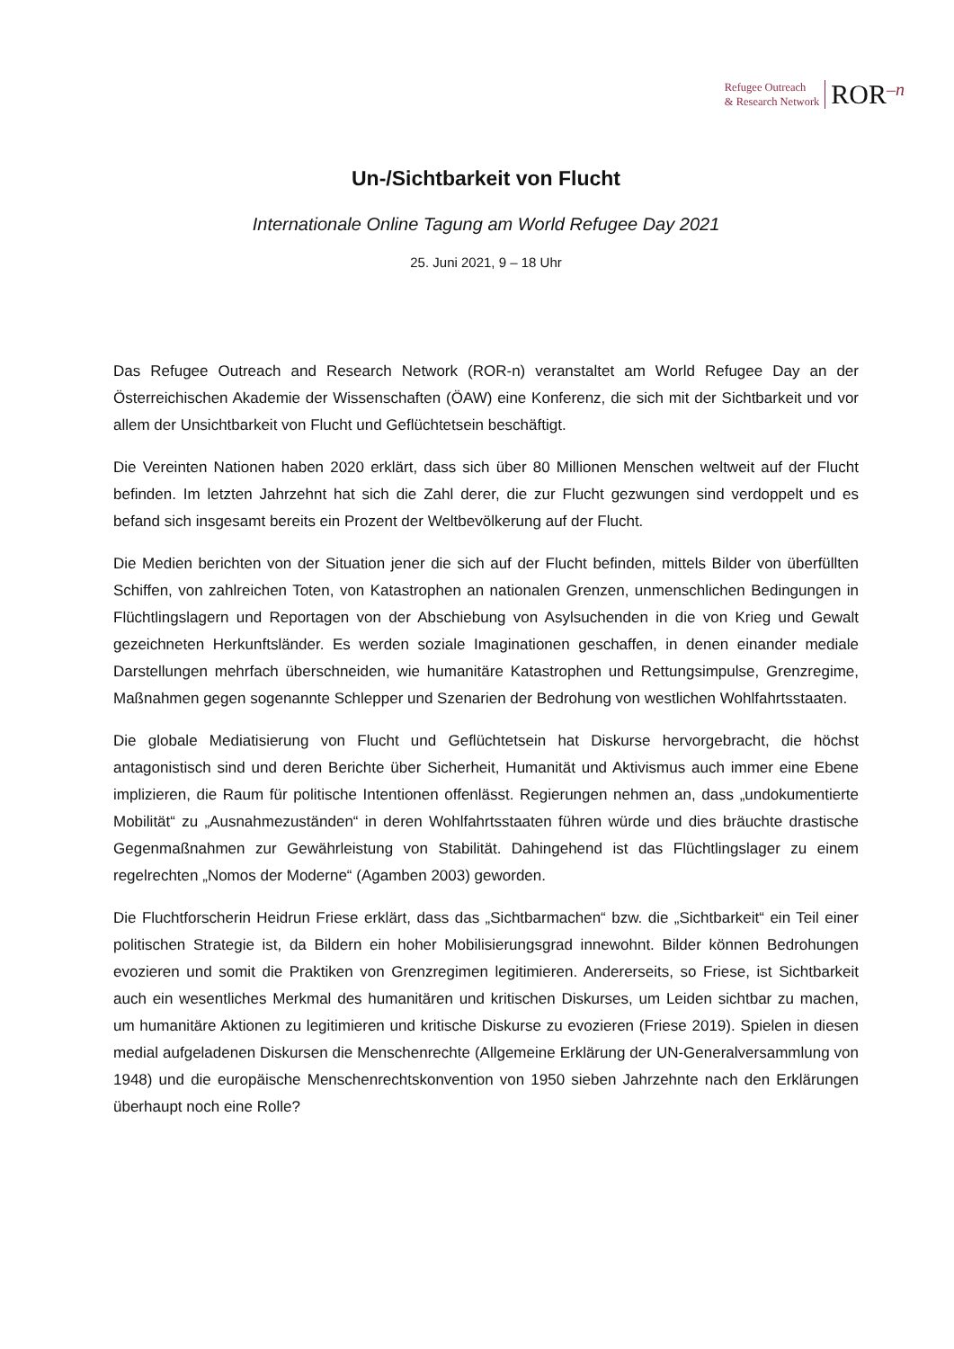Refugee Outreach
& Research Network
ROR–n
Un-/Sichtbarkeit von Flucht
Internationale Online Tagung am World Refugee Day 2021
25. Juni 2021, 9 – 18 Uhr
Das Refugee Outreach and Research Network (ROR-n) veranstaltet am World Refugee Day an der Österreichischen Akademie der Wissenschaften (ÖAW) eine Konferenz, die sich mit der Sichtbarkeit und vor allem der Unsichtbarkeit von Flucht und Geflüchtetsein beschäftigt.
Die Vereinten Nationen haben 2020 erklärt, dass sich über 80 Millionen Menschen weltweit auf der Flucht befinden. Im letzten Jahrzehnt hat sich die Zahl derer, die zur Flucht gezwungen sind verdoppelt und es befand sich insgesamt bereits ein Prozent der Weltbevölkerung auf der Flucht.
Die Medien berichten von der Situation jener die sich auf der Flucht befinden, mittels Bilder von überfüllten Schiffen, von zahlreichen Toten, von Katastrophen an nationalen Grenzen, unmenschlichen Bedingungen in Flüchtlingslagern und Reportagen von der Abschiebung von Asylsuchenden in die von Krieg und Gewalt gezeichneten Herkunftsländer. Es werden soziale Imaginationen geschaffen, in denen einander mediale Darstellungen mehrfach überschneiden, wie humanitäre Katastrophen und Rettungsimpulse, Grenzregime, Maßnahmen gegen sogenannte Schlepper und Szenarien der Bedrohung von westlichen Wohlfahrtsstaaten.
Die globale Mediatisierung von Flucht und Geflüchtetsein hat Diskurse hervorgebracht, die höchst antagonistisch sind und deren Berichte über Sicherheit, Humanität und Aktivismus auch immer eine Ebene implizieren, die Raum für politische Intentionen offenlässt. Regierungen nehmen an, dass „undokumentierte Mobilität“ zu „Ausnahmezuständen“ in deren Wohlfahrtsstaaten führen würde und dies bräuchte drastische Gegenmaßnahmen zur Gewährleistung von Stabilität. Dahingehend ist das Flüchtlingslager zu einem regelrechten „Nomos der Moderne“ (Agamben 2003) geworden.
Die Fluchtforscherin Heidrun Friese erklärt, dass das „Sichtbarmachen“ bzw. die „Sichtbarkeit“ ein Teil einer politischen Strategie ist, da Bildern ein hoher Mobilisierungsgrad innewohnt. Bilder können Bedrohungen evozieren und somit die Praktiken von Grenzregimen legitimieren. Andererseits, so Friese, ist Sichtbarkeit auch ein wesentliches Merkmal des humanitären und kritischen Diskurses, um Leiden sichtbar zu machen, um humanitäre Aktionen zu legitimieren und kritische Diskurse zu evozieren (Friese 2019). Spielen in diesen medial aufgeladenen Diskursen die Menschenrechte (Allgemeine Erklärung der UN-Generalversammlung von 1948) und die europäische Menschenrechtskonvention von 1950 sieben Jahrzehnte nach den Erklärungen überhaupt noch eine Rolle?